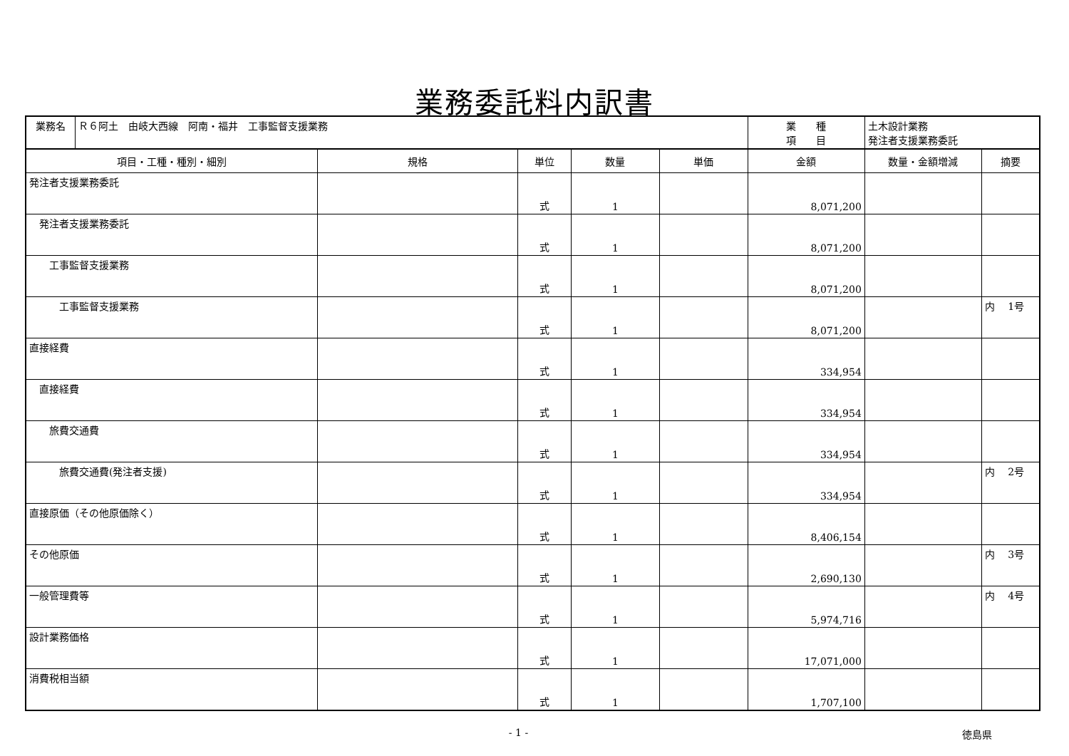業務委託料内訳書
| 業務名 | Ｒ６阿土 由岐大西線 阿南・福井 工事監督支援業務 | | | | | 業 種 項 目 | 土木設計業務 発注者支援業務委託 | |
| 項目・工種・種別・細別 | | 規格 | 単位 | 数量 | 単価 | 金額 | 数量・金額増減 | 摘要 |
| 発注者支援業務委託 | | | 式 | 1 | | 8,071,200 | | |
| 発注者支援業務委託 | | | 式 | 1 | | 8,071,200 | | |
| 工事監督支援業務 | | | 式 | 1 | | 8,071,200 | | |
| 工事監督支援業務 | | | 式 | 1 | | 8,071,200 | | 内 1号 |
| 直接経費 | | | 式 | 1 | | 334,954 | | |
| 直接経費 | | | 式 | 1 | | 334,954 | | |
| 旅費交通費 | | | 式 | 1 | | 334,954 | | |
| 旅費交通費(発注者支援) | | | 式 | 1 | | 334,954 | | 内 2号 |
| 直接原価（その他原価除く） | | | 式 | 1 | | 8,406,154 | | |
| その他原価 | | | 式 | 1 | | 2,690,130 | | 内 3号 |
| 一般管理費等 | | | 式 | 1 | | 5,974,716 | | 内 4号 |
| 設計業務価格 | | | 式 | 1 | | 17,071,000 | | |
| 消費税相当額 | | | 式 | 1 | | 1,707,100 | | |
- 1 - 徳島県